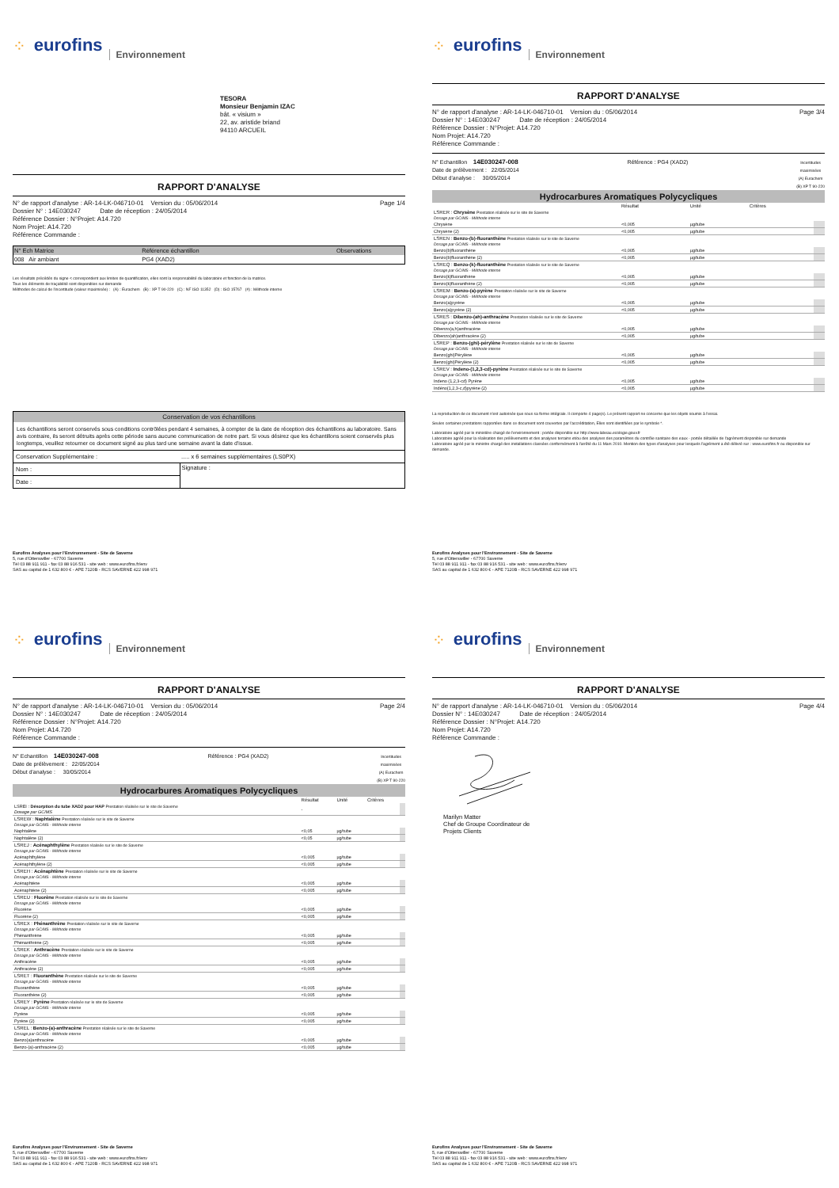⁘ eurofins Environnement
TESORA
Monsieur Benjamin IZAC
bât. « visium »
22, av. aristide briand
94110 ARCUEIL
RAPPORT D'ANALYSE
N° de rapport d'analyse : AR-14-LK-046710-01 Version du : 05/06/2014
Dossier N° : 14E030247 Date de réception : 24/05/2014
Référence Dossier : N°Projet: A14.720
Nom Projet: A14.720
Référence Commande :
Page 1/4
| N° Ech Matrice | Référence échantillon | Observations |
| --- | --- | --- |
| 008 Air ambiant | PG4 (XAD2) | |
Les résultats précédés du signe < correspondent aux limites de quantification, elles sont la responsabilité du laboratoire et fonction de la matrice.
Tous les éléments de traçabilité sont disponibles sur demande
Méthodes de calcul de l'incertitude (valeur maximisée) : (A) : Eurachem (B) : XP T 90-220 (C) : NF ISO 11352 (D) : ISO 15767 (#) : Méthode interne
Conservation de vos échantillons
Les échantillons seront conservés sous conditions contrôlées pendant 4 semaines, à compter de la date de réception des échantillons au laboratoire. Sans avis contraire, ils seront détruits après cette période sans aucune communication de notre part. Si vous désirez que les échantillons soient conservés plus longtemps, veuillez retourner ce document signé au plus tard une semaine avant la date d'issue.
| Conservation Supplémentaire : | ..... x 6 semaines supplémentaires (LS0PX) |
| Nom : | Signature : |
| Date : | |
Eurofins Analyses pour l'Environnement - Site de Saverne
5, rue d'Otterswiller - 67700 Saverne
Tél 03 88 911 911 - fax 03 88 916 531 - site web : www.eurofins.fr/env
SAS au capital de 1 632 800 € - APE 7120B - RCS SAVERNE 422 998 971
⁘ eurofins Environnement
RAPPORT D'ANALYSE
N° de rapport d'analyse : AR-14-LK-046710-01 Version du : 05/06/2014
Dossier N° : 14E030247 Date de réception : 24/05/2014
Référence Dossier : N°Projet: A14.720
Nom Projet: A14.720
Référence Commande :
Page 3/4
N° Echantillon 14E030247-008
Date de prélèvement : 22/05/2014
Début d'analyse : 30/05/2014
Référence : PG4 (XAD2)
Incertitudes
maximisées
(A) Eurachem
(B) XP T 90-220
Hydrocarbures Aromatiques Polycycliques
| | Résultat | Unité | Critères | |
| LSRER : Chrysène Prestation réalisée sur le site de Saverne Dosage par GC/MS - Méthode interne | | | | |
| Chrysène | <0,005 | µg/tube | | |
| Chrysène (2) | <0,005 | µg/tube | | |
| LSREN : Benzo-(b)-fluoranthène Prestation réalisée sur le site de Saverne Dosage par GC/MS - Méthode interne | | | | |
| Benzo(b)fluoranthène | <0,005 | µg/tube | | |
| Benzo(b)fluoranthène (2) | <0,005 | µg/tube | | |
| LSREQ : Benzo-(k)-fluoranthène Prestation réalisée sur le site de Saverne Dosage par GC/MS - Méthode interne | | | | |
| Benzo(k)fluoranthène | <0,005 | µg/tube | | |
| Benzo(k)fluoranthène (2) | <0,005 | µg/tube | | |
| LSREM : Benzo-(a)-pyrène Prestation réalisée sur le site de Saverne Dosage par GC/MS - Méthode interne | | | | |
| Benzo(a)pyrène | <0,005 | µg/tube | | |
| Benzo(a)pyrène (2) | <0,005 | µg/tube | | |
| LSRES : Dibenzo-(ah)-anthracène Prestation réalisée sur le site de Saverne Dosage par GC/MS - Méthode interne | | | | |
| Dibenzo(a,h)anthracène | <0,005 | µg/tube | | |
| Dibenzo(ah)anthracène (2) | <0,005 | µg/tube | | |
| LSREP : Benzo-(ghi)-pérylène Prestation réalisée sur le site de Saverne Dosage par GC/MS - Méthode interne | | | | |
| Benzo(ghi)Pérylène | <0,005 | µg/tube | | |
| Benzo(ghi)Pérylène (2) | <0,005 | µg/tube | | |
| LSREV : Indeno-(1,2,3-cd)-pyrène Prestation réalisée sur le site de Saverne Dosage par GC/MS - Méthode interne | | | | |
| Indeno (1,2,3-cd) Pyrène | <0,005 | µg/tube | | |
| Indéno(1,2,3-c,d)pyrène (2) | <0,005 | µg/tube | | |
La reproduction de ce document n'est autorisée que sous sa forme intégrale. Il comporte 4 page(s). Le présent rapport ne concerne que les objets soumis à l'essai.
Seules certaines prestations rapportées dans ce document sont couvertes par l'accréditation, Elles sont identifiées par le symbole *.
Laboratoire agréé par le ministère chargé de l'environnement : portée disponible sur http://www.labeau.ecologie.gouv.fr
Laboratoire agréé pour la réalisation des prélèvements et des analyses terrains et/ou des analyses des paramètres du contrôle sanitaire des eaux - portée détaillée de l'agrément disponible sur demande
Laboratoire agréé par le ministre chargé des installations classées conformément à l'arrêté du 11 Mars 2010. Mention des types d'analyses pour lesquels l'agrément a été délivré sur : www.eurofins.fr ou disponible sur demande.
Eurofins Analyses pour l'Environnement - Site de Saverne
5, rue d'Otterswiller - 67700 Saverne
Tél 03 88 911 911 - fax 03 88 916 531 - site web : www.eurofins.fr/env
SAS au capital de 1 632 800 € - APE 7120B - RCS SAVERNE 422 998 971
⁘ eurofins Environnement
RAPPORT D'ANALYSE
N° de rapport d'analyse : AR-14-LK-046710-01 Version du : 05/06/2014
Dossier N° : 14E030247 Date de réception : 24/05/2014
Référence Dossier : N°Projet: A14.720
Nom Projet: A14.720
Référence Commande :
Page 2/4
N° Echantillon 14E030247-008
Date de prélèvement : 22/05/2014
Début d'analyse : 30/05/2014
Référence : PG4 (XAD2)
Incertitudes
maximisées
(A) Eurachem
(B) XP T 90-220
Hydrocarbures Aromatiques Polycycliques
| | Résultat | Unité | Critères | |
| LSREI : Désorption du tube XAD2 pour HAP Prestation réalisée sur le site de Saverne Dosage par GC/MS | - | | | |
| LSREW : Naphtalène Prestation réalisée sur le site de Saverne Dosage par GC/MS - Méthode interne | | | | |
| Naphtalène | <0,05 | µg/tube | | |
| Naphtalène (2) | <0,05 | µg/tube | | |
| LSREJ : Acénaphthylène Prestation réalisée sur le site de Saverne Dosage par GC/MS - Méthode interne | | | | |
| Acénaphthylène | <0,005 | µg/tube | | |
| Acénaphthylène (2) | <0,005 | µg/tube | | |
| LSREH : Acénaphtène Prestation réalisée sur le site de Saverne Dosage par GC/MS - Méthode interne | | | | |
| Acénaphtène | <0,005 | µg/tube | | |
| Acénaphtène (2) | <0,005 | µg/tube | | |
| LSREU : Fluorène Prestation réalisée sur le site de Saverne Dosage par GC/MS - Méthode interne | | | | |
| Fluorène | <0,005 | µg/tube | | |
| Fluorène (2) | <0,005 | µg/tube | | |
| LSREX : Phénanthrène Prestation réalisée sur le site de Saverne Dosage par GC/MS - Méthode interne | | | | |
| Phénanthrène | <0,005 | µg/tube | | |
| Phénanthrène (2) | <0,005 | µg/tube | | |
| LSREK : Anthracène Prestation réalisée sur le site de Saverne Dosage par GC/MS - Méthode interne | | | | |
| Anthracène | <0,005 | µg/tube | | |
| Anthracène (2) | <0,005 | µg/tube | | |
| LSRET : Fluoranthène Prestation réalisée sur le site de Saverne Dosage par GC/MS - Méthode interne | | | | |
| Fluoranthène | <0,005 | µg/tube | | |
| Fluoranthène (2) | <0,005 | µg/tube | | |
| LSREY : Pyrène Prestation réalisée sur le site de Saverne Dosage par GC/MS - Méthode interne | | | | |
| Pyrène | <0,005 | µg/tube | | |
| Pyrène (2) | <0,005 | µg/tube | | |
| LSREL : Benzo-(a)-anthracène Prestation réalisée sur le site de Saverne Dosage par GC/MS - Méthode interne | | | | |
| Benzo(a)anthracène | <0,005 | µg/tube | | |
| Benzo-(a)-anthracène (2) | <0,005 | µg/tube | | |
Eurofins Analyses pour l'Environnement - Site de Saverne
5, rue d'Otterswiller - 67700 Saverne
Tél 03 88 911 911 - fax 03 88 916 531 - site web : www.eurofins.fr/env
SAS au capital de 1 632 800 € - APE 7120B - RCS SAVERNE 422 998 971
⁘ eurofins Environnement
RAPPORT D'ANALYSE
N° de rapport d'analyse : AR-14-LK-046710-01 Version du : 05/06/2014
Dossier N° : 14E030247 Date de réception : 24/05/2014
Référence Dossier : N°Projet: A14.720
Nom Projet: A14.720
Référence Commande :
Page 4/4
Marilyn Matter
Chef de Groupe Coordinateur de
Projets Clients
Eurofins Analyses pour l'Environnement - Site de Saverne
5, rue d'Otterswiller - 67700 Saverne
Tél 03 88 911 911 - fax 03 88 916 531 - site web : www.eurofins.fr/env
SAS au capital de 1 632 800 € - APE 7120B - RCS SAVERNE 422 998 971